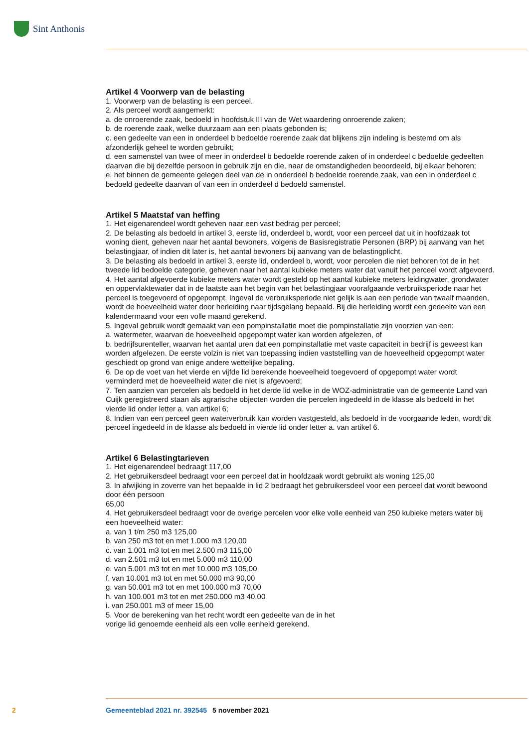Sint Anthonis
Artikel 4 Voorwerp van de belasting
1. Voorwerp van de belasting is een perceel.
2. Als perceel wordt aangemerkt:
a. de onroerende zaak, bedoeld in hoofdstuk III van de Wet waardering onroerende zaken;
b. de roerende zaak, welke duurzaam aan een plaats gebonden is;
c. een gedeelte van een in onderdeel b bedoelde roerende zaak dat blijkens zijn indeling is bestemd om als afzonderlijk geheel te worden gebruikt;
d. een samenstel van twee of meer in onderdeel b bedoelde roerende zaken of in onderdeel c bedoelde gedeelten daarvan die bij dezelfde persoon in gebruik zijn en die, naar de omstandigheden beoordeeld, bij elkaar behoren;
e. het binnen de gemeente gelegen deel van de in onderdeel b bedoelde roerende zaak, van een in onderdeel c bedoeld gedeelte daarvan of van een in onderdeel d bedoeld samenstel.
Artikel 5 Maatstaf van heffing
1. Het eigenarendeel wordt geheven naar een vast bedrag per perceel;
2. De belasting als bedoeld in artikel 3, eerste lid, onderdeel b, wordt, voor een perceel dat uit in hoofdzaak tot woning dient, geheven naar het aantal bewoners, volgens de Basisregistratie Personen (BRP) bij aanvang van het belastingjaar, of indien dit later is, het aantal bewoners bij aanvang van de belastingplicht.
3. De belasting als bedoeld in artikel 3, eerste lid, onderdeel b, wordt, voor percelen die niet behoren tot de in het tweede lid bedoelde categorie, geheven naar het aantal kubieke meters water dat vanuit het perceel wordt afgevoerd.
4. Het aantal afgevoerde kubieke meters water wordt gesteld op het aantal kubieke meters leidingwater, grondwater en oppervlaktewater dat in de laatste aan het begin van het belastingjaar voorafgaande verbruiksperiode naar het perceel is toegevoerd of opgepompt. Ingeval de verbruiksperiode niet gelijk is aan een periode van twaalf maanden, wordt de hoeveelheid water door herleiding naar tijdsgelang bepaald. Bij die herleiding wordt een gedeelte van een kalendermaand voor een volle maand gerekend.
5. Ingeval gebruik wordt gemaakt van een pompinstallatie moet die pompinstallatie zijn voorzien van een:
a. watermeter, waarvan de hoeveelheid opgepompt water kan worden afgelezen, of
b. bedrijfsurenteller, waarvan het aantal uren dat een pompinstallatie met vaste capaciteit in bedrijf is geweest kan worden afgelezen. De eerste volzin is niet van toepassing indien vaststelling van de hoe­veelheid opgepompt water geschiedt op grond van enige andere wettelijke bepaling.
6. De op de voet van het vierde en vijfde lid berekende hoeveelheid toegevoerd of opgepompt water wordt verminderd met de hoeveelheid water die niet is afgevoerd;
7. Ten aanzien van percelen als bedoeld in het derde lid welke in de WOZ-administratie van de gemeente Land van Cuijk geregistreerd staan als agrarische objecten worden die percelen ingedeeld in de klasse als bedoeld in het vierde lid onder letter a. van artikel 6;
8. Indien van een perceel geen waterverbruik kan worden vastgesteld, als bedoeld in de voorgaande leden, wordt dit perceel ingedeeld in de klasse als bedoeld in vierde lid onder letter a. van artikel 6.
Artikel 6 Belastingtarieven
1. Het eigenarendeel bedraagt 117,00
2. Het gebruikersdeel bedraagt voor een perceel dat in hoofdzaak wordt gebruikt als woning 125,00
3. In afwijking in zoverre van het bepaalde in lid 2 bedraagt het gebruikersdeel voor een perceel dat wordt bewoond door één persoon
65,00
4. Het gebruikersdeel bedraagt voor de overige percelen voor elke volle eenheid van 250 kubieke meters water bij een hoeveelheid water:
a. van 1 t/m 250 m3 125,00
b. van 250 m3 tot en met 1.000 m3 120,00
c. van 1.001 m3 tot en met 2.500 m3 115,00
d. van 2.501 m3 tot en met 5.000 m3 110,00
e. van 5.001 m3 tot en met 10.000 m3 105,00
f. van 10.001 m3 tot en met 50.000 m3 90,00
g. van 50.001 m3 tot en met 100.000 m3 70,00
h. van 100.001 m3 tot en met 250.000 m3 40,00
i. van 250.001 m3 of meer 15,00
5. Voor de berekening van het recht wordt een gedeelte van de in het
vorige lid genoemde eenheid als een volle eenheid gerekend.
2 Gemeenteblad 2021 nr. 392545 5 november 2021